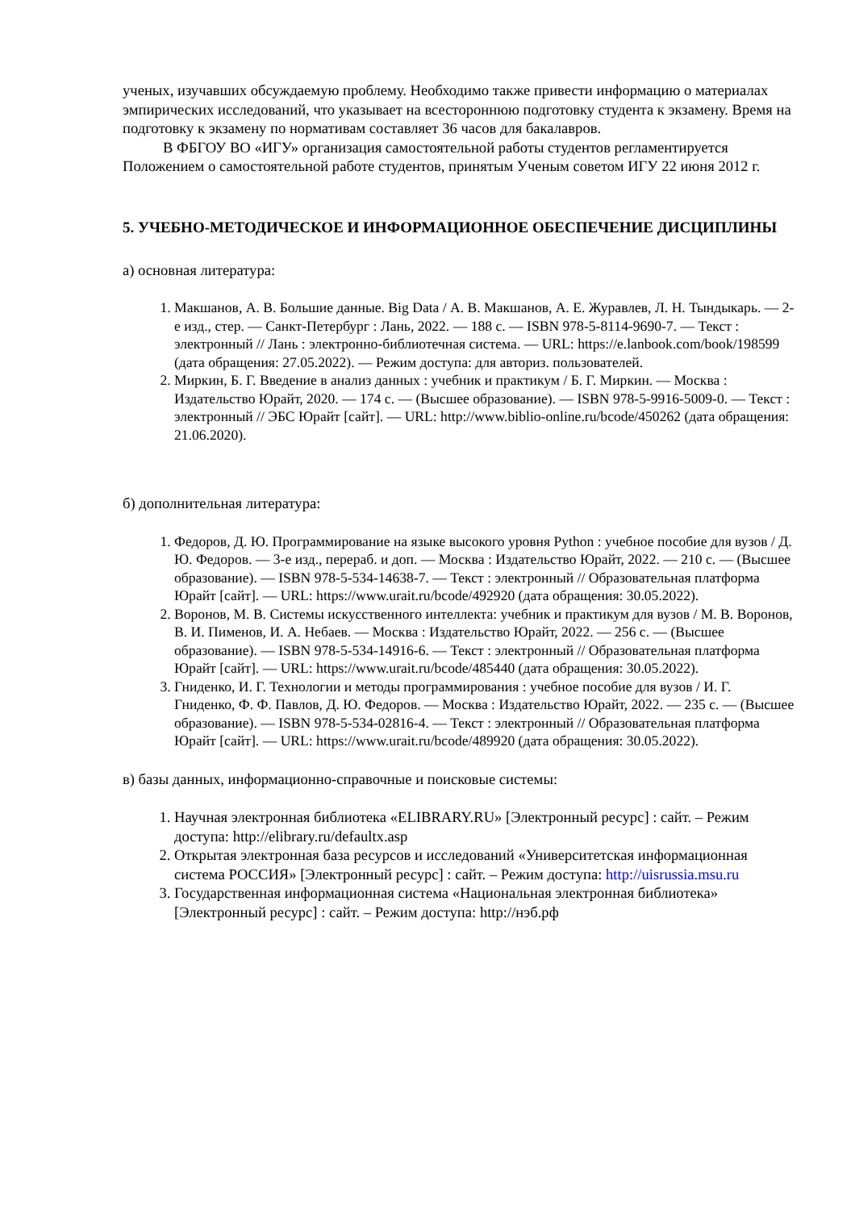ученых, изучавших обсуждаемую проблему. Необходимо также привести информацию о материалах эмпирических исследований, что указывает на всестороннюю подготовку студента к экзамену. Время на подготовку к экзамену по нормативам составляет 36 часов для бакалавров.
В ФБГОУ ВО «ИГУ» организация самостоятельной работы студентов регламентируется Положением о самостоятельной работе студентов, принятым Ученым советом ИГУ 22 июня 2012 г.
5. УЧЕБНО-МЕТОДИЧЕСКОЕ И ИНФОРМАЦИОННОЕ ОБЕСПЕЧЕНИЕ ДИСЦИПЛИНЫ
а) основная литература:
1. Макшанов, А. В. Большие данные. Big Data / А. В. Макшанов, А. Е. Журавлев, Л. Н. Тындыкарь. — 2-е изд., стер. — Санкт-Петербург : Лань, 2022. — 188 с. — ISBN 978-5-8114-9690-7. — Текст : электронный // Лань : электронно-библиотечная система. — URL: https://e.lanbook.com/book/198599 (дата обращения: 27.05.2022). — Режим доступа: для авториз. пользователей.
2. Миркин, Б. Г. Введение в анализ данных : учебник и практикум / Б. Г. Миркин. — Москва : Издательство Юрайт, 2020. — 174 с. — (Высшее образование). — ISBN 978-5-9916-5009-0. — Текст : электронный // ЭБС Юрайт [сайт]. — URL: http://www.biblio-online.ru/bcode/450262 (дата обращения: 21.06.2020).
б) дополнительная литература:
1. Федоров, Д. Ю. Программирование на языке высокого уровня Python : учебное пособие для вузов / Д. Ю. Федоров. — 3-е изд., перераб. и доп. — Москва : Издательство Юрайт, 2022. — 210 с. — (Высшее образование). — ISBN 978-5-534-14638-7. — Текст : электронный // Образовательная платформа Юрайт [сайт]. — URL: https://www.urait.ru/bcode/492920 (дата обращения: 30.05.2022).
2. Воронов, М. В. Системы искусственного интеллекта: учебник и практикум для вузов / М. В. Воронов, В. И. Пименов, И. А. Небаев. — Москва : Издательство Юрайт, 2022. — 256 с. — (Высшее образование). — ISBN 978-5-534-14916-6. — Текст : электронный // Образовательная платформа Юрайт [сайт]. — URL: https://www.urait.ru/bcode/485440 (дата обращения: 30.05.2022).
3. Гниденко, И. Г. Технологии и методы программирования : учебное пособие для вузов / И. Г. Гниденко, Ф. Ф. Павлов, Д. Ю. Федоров. — Москва : Издательство Юрайт, 2022. — 235 с. — (Высшее образование). — ISBN 978-5-534-02816-4. — Текст : электронный // Образовательная платформа Юрайт [сайт]. — URL: https://www.urait.ru/bcode/489920 (дата обращения: 30.05.2022).
в) базы данных, информационно-справочные и поисковые системы:
1. Научная электронная библиотека «ELIBRARY.RU» [Электронный ресурс] : сайт. – Режим доступа: http://elibrary.ru/defaultx.asp
2. Открытая электронная база ресурсов и исследований «Университетская информационная система РОССИЯ» [Электронный ресурс] : сайт. – Режим доступа: http://uisrussia.msu.ru
3. Государственная информационная система «Национальная электронная библиотека» [Электронный ресурс] : сайт. – Режим доступа: http://нэб.рф